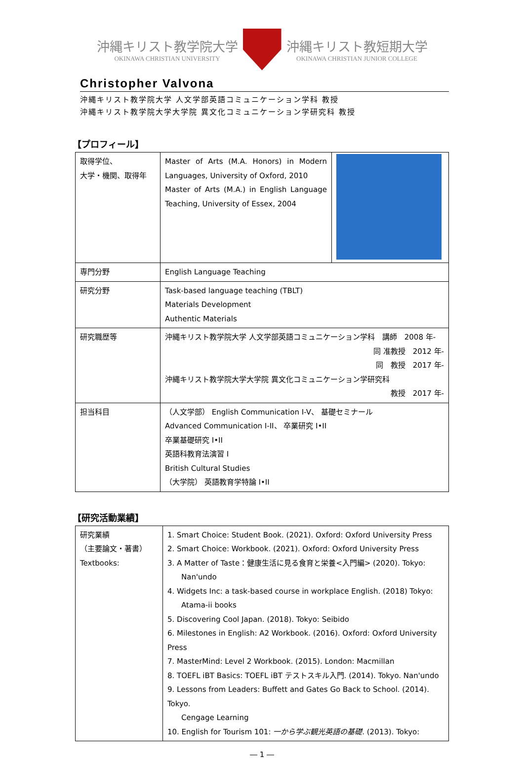沖縄キリスト教学院大学
OKINAWA CHRISTIAN UNIVERSITY
沖縄キリスト教短期大学
OKINAWA CHRISTIAN JUNIOR COLLEGE
Christopher Valvona
沖縄キリスト教学院大学 人文学部英語コミュニケーション学科 教授
沖縄キリスト教学院大学大学院 異文化コミュニケーション学研究科 教授
【プロフィール】
| 取得学位、 大学・機関、取得年 | Master of Arts (M.A. Honors) in Modern Languages, University of Oxford, 2010 Master of Arts (M.A.) in English Language Teaching, University of Essex, 2004 |
| 専門分野 | English Language Teaching |
| 研究分野 | Task-based language teaching (TBLT) Materials Development Authentic Materials |
| 研究職歴等 | 沖縄キリスト教学院大学 人文学部英語コミュニケーション学科 講師 2008 年- 同 准教授 2012 年- 同 教授 2017 年- 沖縄キリスト教学院大学大学院 異文化コミュニケーション学研究科 教授 2017 年- |
| 担当科目 | （人文学部） English Communication I-V、 基礎セミナール Advanced Communication I-II、 卒業研究 I•II 卒業基礎研究 I•II 英語科教育法演習 I British Cultural Studies （大学院） 英語教育学特論 I•II |
【研究活動業績】
| 研究業績 （主要論文・著書） Textbooks: | 1. Smart Choice: Student Book. (2021). Oxford: Oxford University Press 2. Smart Choice: Workbook. (2021). Oxford: Oxford University Press 3. A Matter of Taste：健康生活に見る食育と栄養<入門編> (2020). Tokyo: Nan'undo 4. Widgets Inc: a task-based course in workplace English. (2018) Tokyo: Atama-ii books 5. Discovering Cool Japan. (2018). Tokyo: Seibido 6. Milestones in English: A2 Workbook. (2016). Oxford: Oxford University Press 7. MasterMind: Level 2 Workbook. (2015). London: Macmillan 8. TOEFL iBT Basics: TOEFL iBT テストスキル入門. (2014). Tokyo. Nan'undo 9. Lessons from Leaders: Buffett and Gates Go Back to School. (2014). Tokyo. Cengage Learning 10. English for Tourism 101: 一から学ぶ観光英語の基礎 . (2013). Tokyo: |
― 1 ―